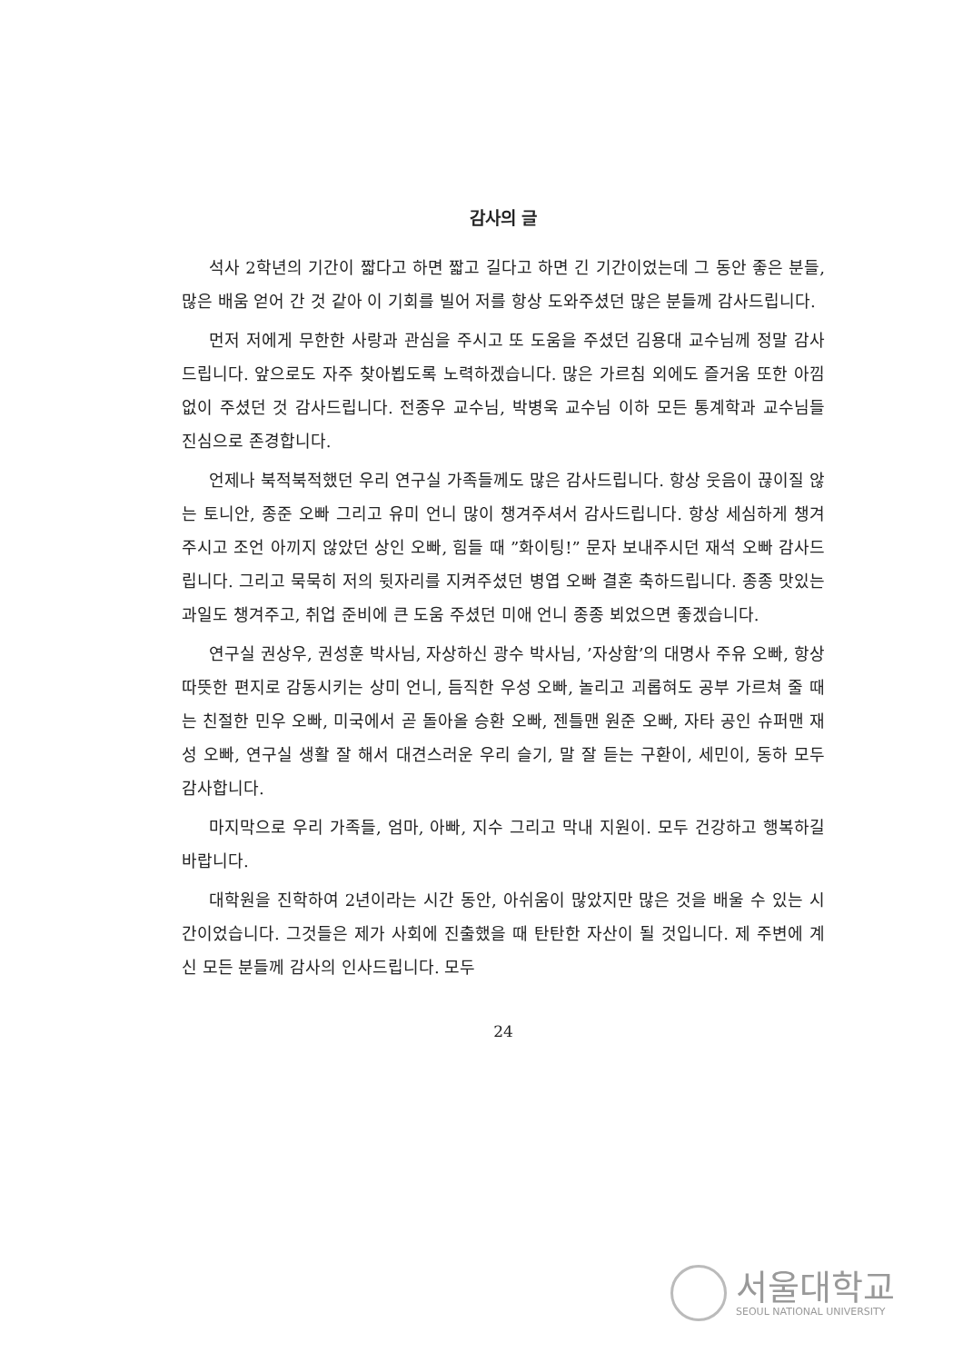감사의 글
석사 2학년의 기간이 짧다고 하면 짧고 길다고 하면 긴 기간이었는데 그 동안 좋은 분들, 많은 배움 얻어 간 것 같아 이 기회를 빌어 저를 항상 도와주셨던 많은 분들께 감사드립니다.
먼저 저에게 무한한 사랑과 관심을 주시고 또 도움을 주셨던 김용대 교수님께 정말 감사드립니다. 앞으로도 자주 찾아뵙도록 노력하겠습니다. 많은 가르침 외에도 즐거움 또한 아낌없이 주셨던 것 감사드립니다. 전종우 교수님, 박병욱 교수님 이하 모든 통계학과 교수님들 진심으로 존경합니다.
언제나 북적북적했던 우리 연구실 가족들께도 많은 감사드립니다. 항상 웃음이 끊이질 않는 토니안, 종준 오빠 그리고 유미 언니 많이 챙겨주셔서 감사드립니다. 항상 세심하게 챙겨주시고 조언 아끼지 않았던 상인 오빠, 힘들 때 ”화이팅!” 문자 보내주시던 재석 오빠 감사드립니다. 그리고 묵묵히 저의 뒷자리를 지켜주셨던 병엽 오빠 결혼 축하드립니다. 종종 맛있는 과일도 챙겨주고, 취업 준비에 큰 도움 주셨던 미애 언니 종종 뵈었으면 좋겠습니다.
연구실 권상우, 권성훈 박사님, 자상하신 광수 박사님, ’자상함’의 대명사 주유 오빠, 항상 따뜻한 편지로 감동시키는 상미 언니, 듬직한 우성 오빠, 놀리고 괴롭혀도 공부 가르쳐 줄 때는 친절한 민우 오빠, 미국에서 곧 돌아올 승환 오빠, 젠틀맨 원준 오빠, 자타 공인 슈퍼맨 재성 오빠, 연구실 생활 잘 해서 대견스러운 우리 슬기, 말 잘 듣는 구환이, 세민이, 동하 모두 감사합니다.
마지막으로 우리 가족들, 엄마, 아빠, 지수 그리고 막내 지원이. 모두 건강하고 행복하길 바랍니다.
대학원을 진학하여 2년이라는 시간 동안, 아쉬움이 많았지만 많은 것을 배울 수 있는 시간이었습니다. 그것들은 제가 사회에 진출했을 때 탄탄한 자산이 될 것입니다. 제 주변에 계신 모든 분들께 감사의 인사드립니다. 모두
24
서울대학교
SEOUL NATIONAL UNIVERSITY